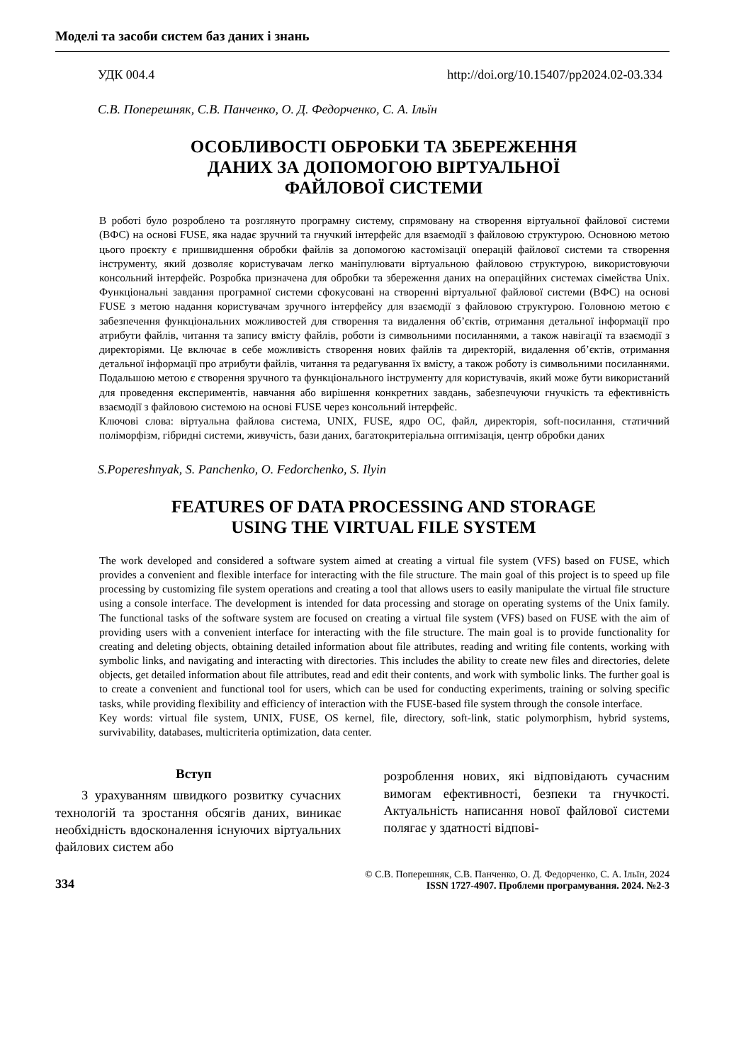Моделі та засоби систем баз даних і знань
УДК 004.4 http://doi.org/10.15407/pp2024.02-03.334
С.В. Поперешняк, С.В. Панченко, О. Д. Федорченко, С. А. Ільїн
ОСОБЛИВОСТІ ОБРОБКИ ТА ЗБЕРЕЖЕННЯ
ДАНИХ ЗА ДОПОМОГОЮ ВІРТУАЛЬНОЇ
ФАЙЛОВОЇ СИСТЕМИ
В роботі було розроблено та розглянуто програмну систему, спрямовану на створення віртуальної файлової системи (ВФС) на основі FUSE, яка надає зручний та гнучкий інтерфейс для взаємодії з файловою структурою. Основною метою цього проєкту є пришвидшення обробки файлів за допомогою кастомізації операцій файлової системи та створення інструменту, який дозволяє користувачам легко маніпулювати віртуальною файловою структурою, використовуючи консольний інтерфейс. Розробка призначена для обробки та збереження даних на операційних системах сімейства Unix. Функціональні завдання програмної системи сфокусовані на створенні віртуальної файлової системи (ВФС) на основі FUSE з метою надання користувачам зручного інтерфейсу для взаємодії з файловою структурою. Головною метою є забезпечення функціональних можливостей для створення та видалення об’єктів, отримання детальної інформації про атрибути файлів, читання та запису вмісту файлів, роботи із символьними посиланнями, а також навігації та взаємодії з директоріями. Це включає в себе можливість створення нових файлів та директорій, видалення об’єктів, отримання детальної інформації про атрибути файлів, читання та редагування їх вмісту, а також роботу із символьними посиланнями. Подальшою метою є створення зручного та функціонального інструменту для користувачів, який може бути використаний для проведення експериментів, навчання або вирішення конкретних завдань, забезпечуючи гнучкість та ефективність взаємодії з файловою системою на основі FUSE через консольний інтерфейс.
Ключові слова: віртуальна файлова система, UNIX, FUSE, ядро ОС, файл, директорія, soft-посилання, статичний поліморфізм, гібридні системи, живучість, бази даних, багатокритеріальна оптимізація, центр обробки даних
S.Popereshnyak, S. Panchenko, O. Fedorchenko, S. Ilyin
FEATURES OF DATA PROCESSING AND STORAGE
USING THE VIRTUAL FILE SYSTEM
The work developed and considered a software system aimed at creating a virtual file system (VFS) based on FUSE, which provides a convenient and flexible interface for interacting with the file structure. The main goal of this project is to speed up file processing by customizing file system operations and creating a tool that allows users to easily manipulate the virtual file structure using a console interface. The development is intended for data processing and storage on operating systems of the Unix family. The functional tasks of the software system are focused on creating a virtual file system (VFS) based on FUSE with the aim of providing users with a convenient interface for interacting with the file structure. The main goal is to provide functionality for creating and deleting objects, obtaining detailed information about file attributes, reading and writing file contents, working with symbolic links, and navigating and interacting with directories. This includes the ability to create new files and directories, delete objects, get detailed information about file attributes, read and edit their contents, and work with symbolic links. The further goal is to create a convenient and functional tool for users, which can be used for conducting experiments, training or solving specific tasks, while providing flexibility and efficiency of interaction with the FUSE-based file system through the console interface.
Key words: virtual file system, UNIX, FUSE, OS kernel, file, directory, soft-link, static polymorphism, hybrid systems, survivability, databases, multicriteria optimization, data center.
Вступ
  З урахуванням швидкого розвитку сучасних технологій та зростання обсягів даних, виникає необхідність вдосконалення існуючих віртуальних файлових систем або
розроблення нових, які відповідають сучасним вимогам ефективності, безпеки та гнучкості. Актуальність написання нової файлової системи полягає у здатності відпові-
334
© С.В. Поперешняк, С.В. Панченко, О. Д. Федорченко, С. А. Ільїн, 2024
ISSN 1727-4907. Проблеми програмування. 2024. №2-3